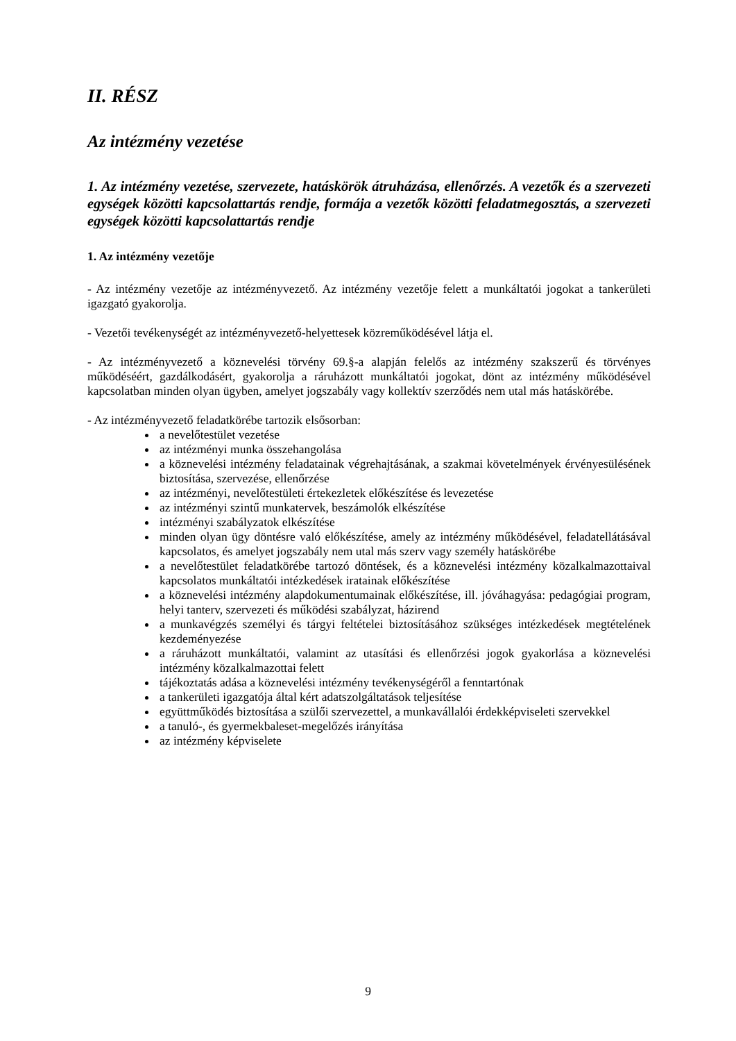II. RÉSZ
Az intézmény vezetése
1. Az intézmény vezetése, szervezete, hatáskörök átruházása, ellenőrzés. A vezetők és a szervezeti egységek közötti kapcsolattartás rendje, formája a vezetők közötti feladatmegosztás, a szervezeti egységek közötti kapcsolattartás rendje
1. Az intézmény vezetője
- Az intézmény vezetője az intézményvezető. Az intézmény vezetője felett a munkáltatói jogokat a tankerületi igazgató gyakorolja.
- Vezetői tevékenységét az intézményvezető-helyettesek közreműködésével látja el.
- Az intézményvezető a köznevelési törvény 69.§-a alapján felelős az intézmény szakszerű és törvényes működéséért, gazdálkodásért, gyakorolja a ráruházott munkáltatói jogokat, dönt az intézmény működésével kapcsolatban minden olyan ügyben, amelyet jogszabály vagy kollektív szerződés nem utal más hatáskörébe.
- Az intézményvezető feladatkörébe tartozik elsősorban:
a nevelőtestület vezetése
az intézményi munka összehangolása
a köznevelési intézmény feladatainak végrehajtásának, a szakmai követelmények érvényesülésének biztosítása, szervezése, ellenőrzése
az intézményi, nevelőtestületi értekezletek előkészítése és levezetése
az intézményi szintű munkatervek, beszámolók elkészítése
intézményi szabályzatok elkészítése
minden olyan ügy döntésre való előkészítése, amely az intézmény működésével, feladatellátásával kapcsolatos, és amelyet jogszabály nem utal más szerv vagy személy hatáskörébe
a nevelőtestület feladatkörébe tartozó döntések, és a köznevelési intézmény közalkalmazottaival kapcsolatos munkáltatói intézkedések iratainak előkészítése
a köznevelési intézmény alapdokumentumainak előkészítése, ill. jóváhagyása: pedagógiai program, helyi tanterv, szervezeti és működési szabályzat, házirend
a munkavégzés személyi és tárgyi feltételei biztosításához szükséges intézkedések megtételének kezdeményezése
a ráruházott munkáltatói, valamint az utasítási és ellenőrzési jogok gyakorlása a köznevelési intézmény közalkalmazottai felett
tájékoztatás adása a köznevelési intézmény tevékenységéről a fenntartónak
a tankerületi igazgatója által kért adatszolgáltatások teljesítése
együttműködés biztosítása a szülői szervezettel, a munkavállalói érdekképviseleti szervekkel
a tanuló-, és gyermekbaleset-megelőzés irányítása
az intézmény képviselete
9